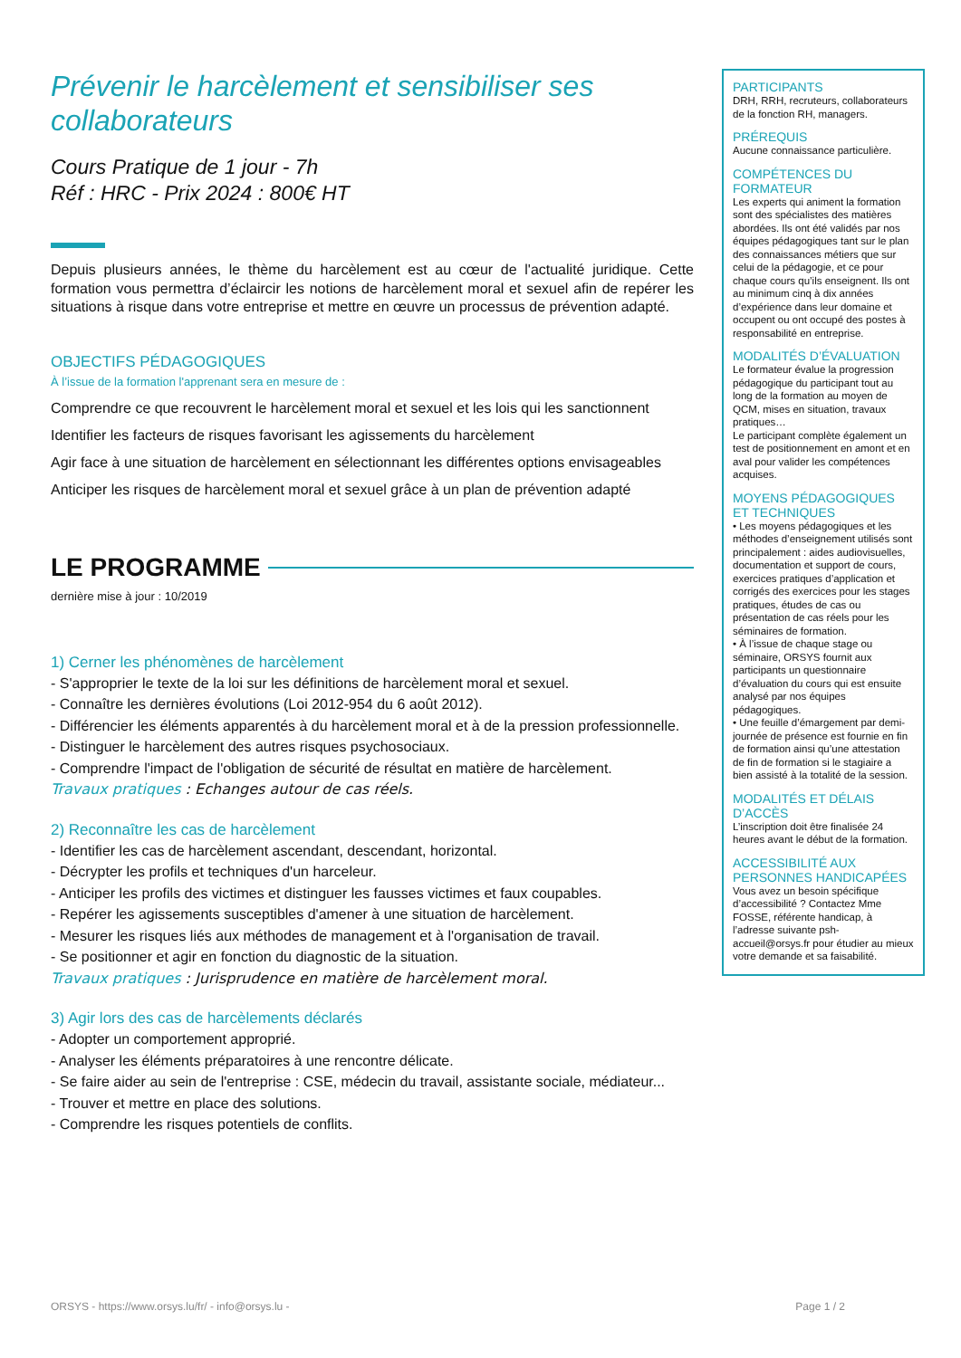Prévenir le harcèlement et sensibiliser ses collaborateurs
Cours Pratique de 1 jour - 7h
Réf : HRC - Prix 2024 : 800€ HT
Depuis plusieurs années, le thème du harcèlement est au cœur de l'actualité juridique. Cette formation vous permettra d’éclaircir les notions de harcèlement moral et sexuel afin de repérer les situations à risque dans votre entreprise et mettre en œuvre un processus de prévention adapté.
OBJECTIFS PÉDAGOGIQUES
À l’issue de la formation l'apprenant sera en mesure de :
Comprendre ce que recouvrent le harcèlement moral et sexuel et les lois qui les sanctionnent
Identifier les facteurs de risques favorisant les agissements du harcèlement
Agir face à une situation de harcèlement en sélectionnant les différentes options envisageables
Anticiper les risques de harcèlement moral et sexuel grâce à un plan de prévention adapté
LE PROGRAMME
dernière mise à jour : 10/2019
1) Cerner les phénomènes de harcèlement
- S'approprier le texte de la loi sur les définitions de harcèlement moral et sexuel.
- Connaître les dernières évolutions (Loi 2012-954 du 6 août 2012).
- Différencier les éléments apparentés à du harcèlement moral et à de la pression professionnelle.
- Distinguer le harcèlement des autres risques psychosociaux.
- Comprendre l'impact de l'obligation de sécurité de résultat en matière de harcèlement.
Travaux pratiques : Echanges autour de cas réels.
2) Reconnaître les cas de harcèlement
- Identifier les cas de harcèlement ascendant, descendant, horizontal.
- Décrypter les profils et techniques d'un harceleur.
- Anticiper les profils des victimes et distinguer les fausses victimes et faux coupables.
- Repérer les agissements susceptibles d'amener à une situation de harcèlement.
- Mesurer les risques liés aux méthodes de management et à l'organisation de travail.
- Se positionner et agir en fonction du diagnostic de la situation.
Travaux pratiques : Jurisprudence en matière de harcèlement moral.
3) Agir lors des cas de harcèlements déclarés
- Adopter un comportement approprié.
- Analyser les éléments préparatoires à une rencontre délicate.
- Se faire aider au sein de l'entreprise : CSE, médecin du travail, assistante sociale, médiateur...
- Trouver et mettre en place des solutions.
- Comprendre les risques potentiels de conflits.
PARTICIPANTS
DRH, RRH, recruteurs, collaborateurs de la fonction RH, managers.
PRÉREQUIS
Aucune connaissance particulière.
COMPÉTENCES DU FORMATEUR
Les experts qui animent la formation sont des spécialistes des matières abordées. Ils ont été validés par nos équipes pédagogiques tant sur le plan des connaissances métiers que sur celui de la pédagogie, et ce pour chaque cours qu’ils enseignent. Ils ont au minimum cinq à dix années d’expérience dans leur domaine et occupent ou ont occupé des postes à responsabilité en entreprise.
MODALITÉS D’ÉVALUATION
Le formateur évalue la progression pédagogique du participant tout au long de la formation au moyen de QCM, mises en situation, travaux pratiques…
Le participant complète également un test de positionnement en amont et en aval pour valider les compétences acquises.
MOYENS PÉDAGOGIQUES ET TECHNIQUES
• Les moyens pédagogiques et les méthodes d’enseignement utilisés sont principalement : aides audiovisuelles, documentation et support de cours, exercices pratiques d’application et corrigés des exercices pour les stages pratiques, études de cas ou présentation de cas réels pour les séminaires de formation.
• À l’issue de chaque stage ou séminaire, ORSYS fournit aux participants un questionnaire d’évaluation du cours qui est ensuite analysé par nos équipes pédagogiques.
• Une feuille d’émargement par demi-journée de présence est fournie en fin de formation ainsi qu’une attestation de fin de formation si le stagiaire a bien assisté à la totalité de la session.
MODALITÉS ET DÉLAIS D’ACCÈS
L’inscription doit être finalisée 24 heures avant le début de la formation.
ACCESSIBILITÉ AUX PERSONNES HANDICAPÉES
Vous avez un besoin spécifique d’accessibilité ? Contactez Mme FOSSE, référente handicap, à l’adresse suivante psh-accueil@orsys.fr pour étudier au mieux votre demande et sa faisabilité.
ORSYS - https://www.orsys.lu/fr/ - info@orsys.lu - Page 1 / 2